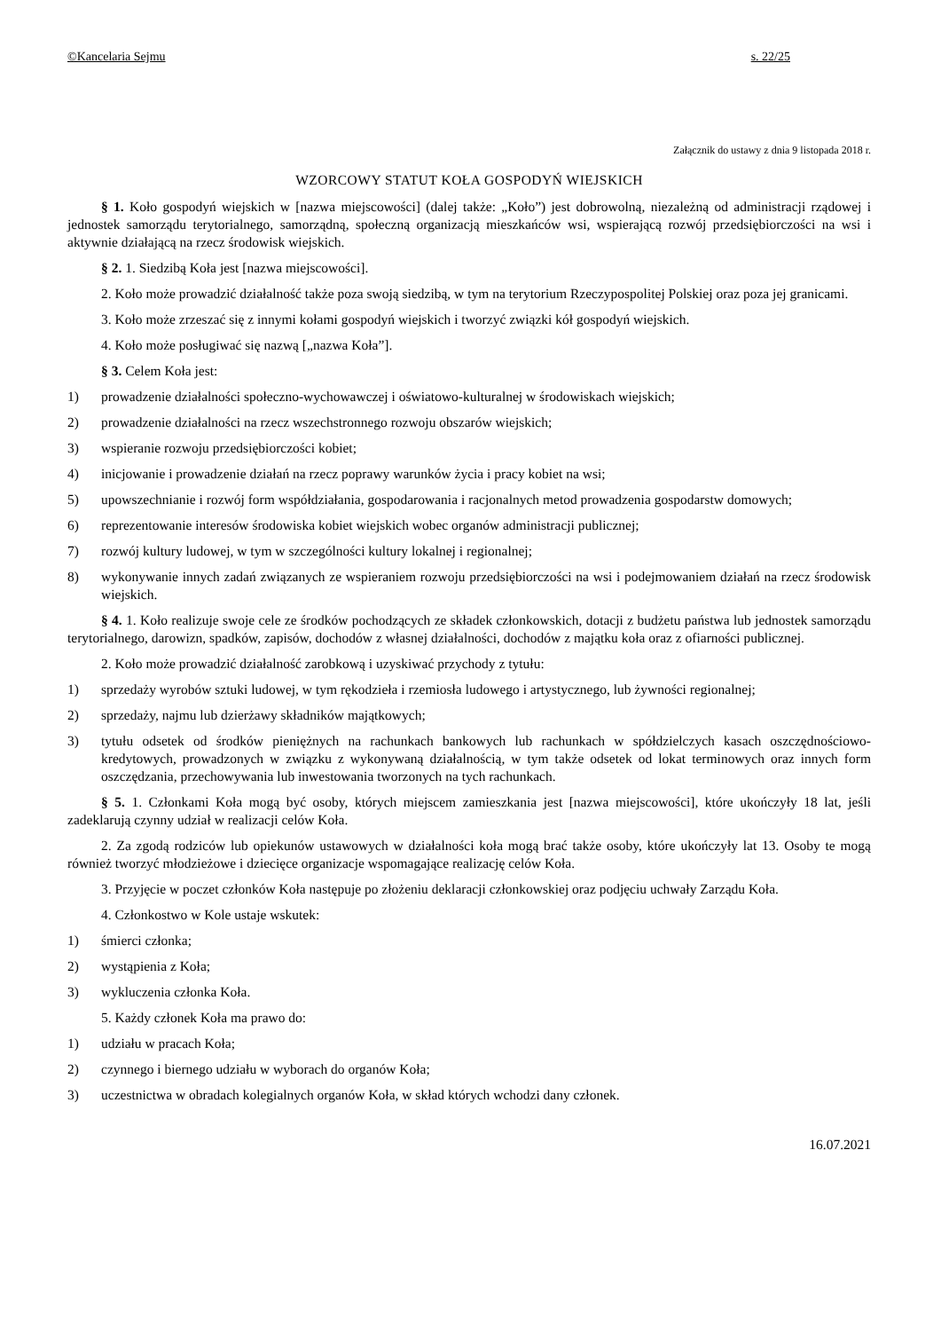©Kancelaria Sejmu s. 22/25
Załącznik do ustawy z dnia 9 listopada 2018 r.
WZORCOWY STATUT KOŁA GOSPODYŃ WIEJSKICH
§ 1. Koło gospodyń wiejskich w [nazwa miejscowości] (dalej także: „Koło”) jest dobrowolną, niezależną od administracji rządowej i jednostek samorządu terytorialnego, samorządną, społeczną organizacją mieszkańców wsi, wspierającą rozwój przedsiębiorczości na wsi i aktywnie działającą na rzecz środowisk wiejskich.
§ 2. 1. Siedzibą Koła jest [nazwa miejscowości].
2. Koło może prowadzić działalność także poza swoją siedzibą, w tym na terytorium Rzeczypospolitej Polskiej oraz poza jej granicami.
3. Koło może zrzeszać się z innymi kołami gospodyń wiejskich i tworzyć związki kół gospodyń wiejskich.
4. Koło może posługiwać się nazwą [„nazwa Koła”].
§ 3. Celem Koła jest:
1) prowadzenie działalności społeczno-wychowawczej i oświatowo-kulturalnej w środowiskach wiejskich;
2) prowadzenie działalności na rzecz wszechstronnego rozwoju obszarów wiejskich;
3) wspieranie rozwoju przedsiębiorczości kobiet;
4) inicjowanie i prowadzenie działań na rzecz poprawy warunków życia i pracy kobiet na wsi;
5) upowszechnianie i rozwój form współdziałania, gospodarowania i racjonalnych metod prowadzenia gospodarstw domowych;
6) reprezentowanie interesów środowiska kobiet wiejskich wobec organów administracji publicznej;
7) rozwój kultury ludowej, w tym w szczególności kultury lokalnej i regionalnej;
8) wykonywanie innych zadań związanych ze wspieraniem rozwoju przedsiębiorczości na wsi i podejmowaniem działań na rzecz środowisk wiejskich.
§ 4. 1. Koło realizuje swoje cele ze środków pochodzących ze składek członkowskich, dotacji z budżetu państwa lub jednostek samorządu terytorialnego, darowizn, spadków, zapisów, dochodów z własnej działalności, dochodów z majątku koła oraz z ofiarności publicznej.
2. Koło może prowadzić działalność zarobkową i uzyskiwać przychody z tytułu:
1) sprzedaży wyrobów sztuki ludowej, w tym rękodzieła i rzemiosła ludowego i artystycznego, lub żywności regionalnej;
2) sprzedaży, najmu lub dzierżawy składników majątkowych;
3) tytułu odsetek od środków pieniężnych na rachunkach bankowych lub rachunkach w spółdzielczych kasach oszczędnościowo-kredytowych, prowadzonych w związku z wykonywaną działalnością, w tym także odsetek od lokat terminowych oraz innych form oszczędzania, przechowywania lub inwestowania tworzonych na tych rachunkach.
§ 5. 1. Członkami Koła mogą być osoby, których miejscem zamieszkania jest [nazwa miejscowości], które ukończyły 18 lat, jeśli zadeklarują czynny udział w realizacji celów Koła.
2. Za zgodą rodziców lub opiekunów ustawowych w działalności koła mogą brać także osoby, które ukończyły lat 13. Osoby te mogą również tworzyć młodzieżowe i dziecięce organizacje wspomagające realizację celów Koła.
3. Przyjęcie w poczet członków Koła następuje po złożeniu deklaracji członkowskiej oraz podjęciu uchwały Zarządu Koła.
4. Członkostwo w Kole ustaje wskutek:
1) śmierci członka;
2) wystąpienia z Koła;
3) wykluczenia członka Koła.
5. Każdy członek Koła ma prawo do:
1) udziału w pracach Koła;
2) czynnego i biernego udziału w wyborach do organów Koła;
3) uczestnictwa w obradach kolegialnych organów Koła, w skład których wchodzi dany członek.
16.07.2021